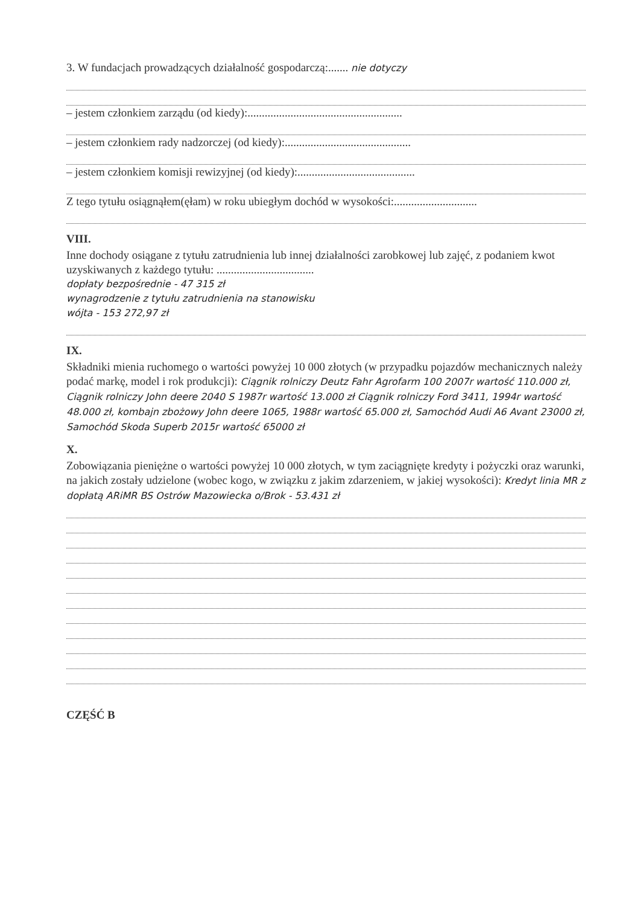3. W fundacjach prowadzących działalność gospodarczą:....... nie dotyczy
– jestem członkiem zarządu (od kiedy):......................................................
– jestem członkiem rady nadzorczej (od kiedy):............................................
– jestem członkiem komisji rewizyjnej (od kiedy):.........................................
Z tego tytułu osiągnąłem(ęłam) w roku ubiegłym dochód w wysokości:.............................
VIII.
Inne dochody osiągane z tytułu zatrudnienia lub innej działalności zarobkowej lub zajęć, z podaniem kwot uzyskiwanych z każdego tytułu: ..................................
dopłaty bezpośrednie - 47 315 zł
wynagrodzenie z tytułu zatrudnienia na stanowisku
wójta - 153 272,97 zł
IX.
Składniki mienia ruchomego o wartości powyżej 10 000 złotych (w przypadku pojazdów mechanicznych należy podać markę, model i rok produkcji): Ciągnik rolniczy Deutz Fahr Agrofarm 100 2007r wartość 110.000 zł, Ciągnik rolniczy John deere 2040 S 1987r wartość 13.000 zł Ciągnik rolniczy Ford 3411, 1994r wartość 48.000 zł, kombajn zbożowy John deere 1065, 1988r wartość 65.000 zł, Samochód Audi A6 Avant 23000 zł, Samochód Skoda Superb 2015r wartość 65000 zł
X.
Zobowiązania pieniężne o wartości powyżej 10 000 złotych, w tym zaciągnięte kredyty i pożyczki oraz warunki, na jakich zostały udzielone (wobec kogo, w związku z jakim zdarzeniem, w jakiej wysokości): Kredyt linia MR z dopłatą ARiMR BS Ostrów Mazowiecka o/Brok - 53.431 zł
CZĘŚĆ B